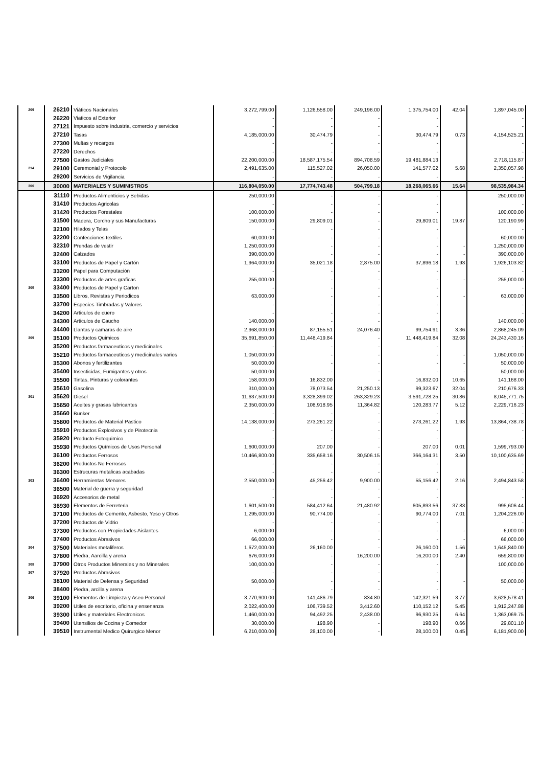| 209 | 26210 | Viàticos Nacionales | 3,272,799.00 | 1,126,558.00 | 249,196.00 | 1,375,754.00 | 42.04 | 1,897,045.00 |
| | 26220 | Viaticos al Exterior | - | - | - | - | | - |
| | 27121 | Impuesto sobre industria, comercio y servicios | - | - | - | - | | - |
| | 27210 | Tasas | 4,185,000.00 | 30,474.79 | - | 30,474.79 | 0.73 | 4,154,525.21 |
| | 27300 | Multas y recargos | - | - | - | - | | - |
| | 27220 | Derechos | - | - | - | - | | - |
| | 27500 | Gastos Judiciales | 22,200,000.00 | 18,587,175.54 | 894,708.59 | 19,481,884.13 | | 2,718,115.87 |
| 214 | 29100 | Ceremonial y Protocolo | 2,491,635.00 | 115,527.02 | 26,050.00 | 141,577.02 | 5.68 | 2,350,057.98 |
| | 29200 | Servicios de Vigilancia | - | - | - | - | | - |
| 300 | 30000 | MATERIALES Y SUMINISTROS | 116,804,050.00 | 17,774,743.48 | 504,799.18 | 18,268,065.66 | 15.64 | 98,535,984.34 |
| | 31110 | Productos Alimenticios y Bebidas | 250,000.00 | - | - | - | | 250,000.00 |
| | 31410 | Productos Agricolas | - | - | - | - | | - |
| | 31420 | Productos Forestales | 100,000.00 | - | - | - | | 100,000.00 |
| | 31500 | Madera, Corcho y sus Manufacturas | 150,000.00 | 29,809.01 | - | 29,809.01 | 19.87 | 120,190.99 |
| | 32100 | Hilados y Telas | - | - | - | - | | - |
| | 32200 | Confecciones textiles | 60,000.00 | - | - | - | | 60,000.00 |
| | 32310 | Prendas de vestir | 1,250,000.00 | - | - | - | - | 1,250,000.00 |
| | 32400 | Calzados | 390,000.00 | - | - | - | - | 390,000.00 |
| | 33100 | Productos de Papel y Cartón | 1,964,000.00 | 35,021.18 | 2,875.00 | 37,896.18 | 1.93 | 1,926,103.82 |
| | 33200 | Papel para Computación | - | - | - | - | | - |
| | 33300 | Productos de artes graficas | 255,000.00 | - | - | - | - | 255,000.00 |
| 305 | 33400 | Productos de Papel y Carton | - | - | - | - | | - |
| | 33500 | Libros, Revistas y Periodicos | 63,000.00 | - | - | - | - | 63,000.00 |
| | 33700 | Especies Timbradas y Valores | - | - | - | - | | - |
| | 34200 | Articulos de cuero | - | - | - | - | | - |
| | 34300 | Articulos de Caucho | 140,000.00 | - | - | - | | 140,000.00 |
| | 34400 | Llantas y camaras de aire | 2,968,000.00 | 87,155.51 | 24,076.40 | 99,754.91 | 3.36 | 2,868,245.09 |
| 309 | 35100 | Productos Quimicos | 35,691,850.00 | 11,448,419.84 | - | 11,448,419.84 | 32.08 | 24,243,430.16 |
| | 35200 | Productos farmaceuticos y medicinales | - | - | - | - | | - |
| | 35210 | Productos farmaceuticos y medicinales varios | 1,050,000.00 | - | - | - | - | 1,050,000.00 |
| | 35300 | Abonos y fertilizantes | 50,000.00 | - | - | - | - | 50,000.00 |
| | 35400 | Insecticidas, Fumigantes y otros | 50,000.00 | - | - | - | - | 50,000.00 |
| | 35500 | Tintas, Pinturas y colorantes | 158,000.00 | 16,832.00 | - | 16,832.00 | 10.65 | 141,168.00 |
| | 35610 | Gasolina | 310,000.00 | 78,073.54 | 21,250.13 | 99,323.67 | 32.04 | 210,676.33 |
| 301 | 35620 | Diesel | 11,637,500.00 | 3,328,399.02 | 263,329.23 | 3,591,728.25 | 30.86 | 8,045,771.75 |
| | 35650 | Aceites y grasas lubricantes | 2,350,000.00 | 108,918.95 | 11,364.82 | 120,283.77 | 5.12 | 2,229,716.23 |
| | 35660 | Bunker | - | - | - | - | | - |
| | 35800 | Productos de Material Pastico | 14,138,000.00 | 273,261.22 | - | 273,261.22 | 1.93 | 13,864,738.78 |
| | 35910 | Productos Explosivos y de Pirotecnia | - | - | - | - | | - |
| | 35920 | Producto Fotoquimico | - | - | - | - | | - |
| | 35930 | Productos Químicos de Usos Personal | 1,600,000.00 | 207.00 | - | 207.00 | 0.01 | 1,599,793.00 |
| | 36100 | Productos Ferrosos | 10,466,800.00 | 335,658.16 | 30,506.15 | 366,164.31 | 3.50 | 10,100,635.69 |
| | 36200 | Productos No Ferrosos | - | - | - | - | | - |
| | 36300 | Estrucuras metalicas acabadas | - | - | - | - | | - |
| 303 | 36400 | Herramientas Menores | 2,550,000.00 | 45,256.42 | 9,900.00 | 55,156.42 | 2.16 | 2,494,843.58 |
| | 36500 | Material de guerra y seguridad | - | - | - | - | | - |
| | 36920 | Accesorios de metal | - | - | - | - | | - |
| | 36930 | Elementos de Ferreteria | 1,601,500.00 | 584,412.64 | 21,480.92 | 605,893.56 | 37.83 | 995,606.44 |
| | 37100 | Productos de Cemento, Asbesto, Yeso y Otros | 1,295,000.00 | 90,774.00 | - | 90,774.00 | 7.01 | 1,204,226.00 |
| | 37200 | Productos de Vidrio | - | - | - | - | | - |
| | 37300 | Productos con Propiedades Aislantes | 6,000.00 | - | - | - | - | 6,000.00 |
| | 37400 | Productos Abrasivos | 66,000.00 | - | - | - | - | 66,000.00 |
| 304 | 37500 | Materiales metaliferos | 1,672,000.00 | 26,160.00 | - | 26,160.00 | 1.56 | 1,645,840.00 |
| | 37800 | Piedra, Aarcilla y arena | 676,000.00 | - | 16,200.00 | 16,200.00 | 2.40 | 659,800.00 |
| 308 | 37900 | Otros Productos Minerales y no Minerales | 100,000.00 | - | - | - | | 100,000.00 |
| 307 | 37920 | Productos Abrasivos | - | - | - | - | | - |
| | 38100 | Material de Defensa y Seguridad | 50,000.00 | - | - | - | - | 50,000.00 |
| | 38400 | Piedra, arcilla y arena | - | - | - | - | | - |
| 306 | 39100 | Elementos de Limpieza y Aseo Personal | 3,770,900.00 | 141,486.79 | 834.80 | 142,321.59 | 3.77 | 3,628,578.41 |
| | 39200 | Utiles de escritorio, oficina y ensenanza | 2,022,400.00 | 106,739.52 | 3,412.60 | 110,152.12 | 5.45 | 1,912,247.88 |
| | 39300 | Utiles y materiales Electronicos | 1,460,000.00 | 94,492.25 | 2,438.00 | 96,930.25 | 6.64 | 1,363,069.75 |
| | 39400 | Utensilios de Cocina y Comedor | 30,000.00 | 198.90 | - | 198.90 | 0.66 | 29,801.10 |
| | 39510 | Instrumental Medico Quirurgico Menor | 6,210,000.00 | 28,100.00 | - | 28,100.00 | 0.45 | 6,181,900.00 |